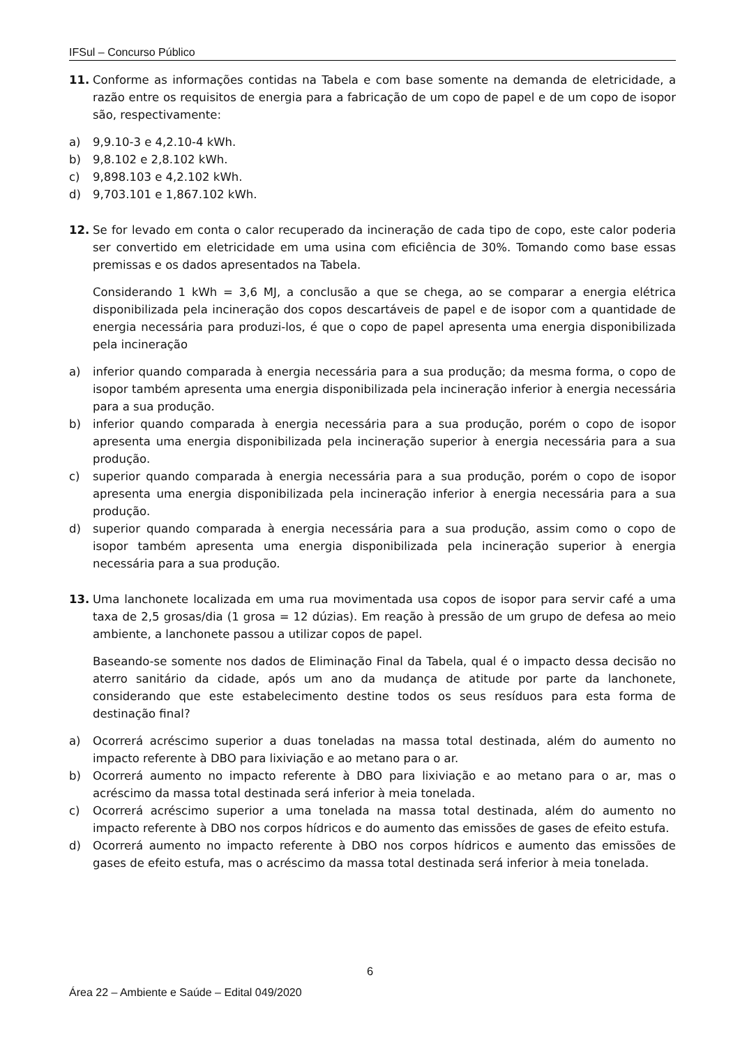IFSul – Concurso Público
11. Conforme as informações contidas na Tabela e com base somente na demanda de eletricidade, a razão entre os requisitos de energia para a fabricação de um copo de papel e de um copo de isopor são, respectivamente:
a) 9,9.10-3 e 4,2.10-4 kWh.
b) 9,8.102 e 2,8.102 kWh.
c) 9,898.103 e 4,2.102 kWh.
d) 9,703.101 e 1,867.102 kWh.
12. Se for levado em conta o calor recuperado da incineração de cada tipo de copo, este calor poderia ser convertido em eletricidade em uma usina com eficiência de 30%. Tomando como base essas premissas e os dados apresentados na Tabela.
Considerando 1 kWh = 3,6 MJ, a conclusão a que se chega, ao se comparar a energia elétrica disponibilizada pela incineração dos copos descartáveis de papel e de isopor com a quantidade de energia necessária para produzi-los, é que o copo de papel apresenta uma energia disponibilizada pela incineração
a) inferior quando comparada à energia necessária para a sua produção; da mesma forma, o copo de isopor também apresenta uma energia disponibilizada pela incineração inferior à energia necessária para a sua produção.
b) inferior quando comparada à energia necessária para a sua produção, porém o copo de isopor apresenta uma energia disponibilizada pela incineração superior à energia necessária para a sua produção.
c) superior quando comparada à energia necessária para a sua produção, porém o copo de isopor apresenta uma energia disponibilizada pela incineração inferior à energia necessária para a sua produção.
d) superior quando comparada à energia necessária para a sua produção, assim como o copo de isopor também apresenta uma energia disponibilizada pela incineração superior à energia necessária para a sua produção.
13. Uma lanchonete localizada em uma rua movimentada usa copos de isopor para servir café a uma taxa de 2,5 grosas/dia (1 grosa = 12 dúzias). Em reação à pressão de um grupo de defesa ao meio ambiente, a lanchonete passou a utilizar copos de papel.
Baseando-se somente nos dados de Eliminação Final da Tabela, qual é o impacto dessa decisão no aterro sanitário da cidade, após um ano da mudança de atitude por parte da lanchonete, considerando que este estabelecimento destine todos os seus resíduos para esta forma de destinação final?
a) Ocorrerá acréscimo superior a duas toneladas na massa total destinada, além do aumento no impacto referente à DBO para lixiviação e ao metano para o ar.
b) Ocorrerá aumento no impacto referente à DBO para lixiviação e ao metano para o ar, mas o acréscimo da massa total destinada será inferior à meia tonelada.
c) Ocorrerá acréscimo superior a uma tonelada na massa total destinada, além do aumento no impacto referente à DBO nos corpos hídricos e do aumento das emissões de gases de efeito estufa.
d) Ocorrerá aumento no impacto referente à DBO nos corpos hídricos e aumento das emissões de gases de efeito estufa, mas o acréscimo da massa total destinada será inferior à meia tonelada.
6
Área 22 – Ambiente e Saúde – Edital 049/2020